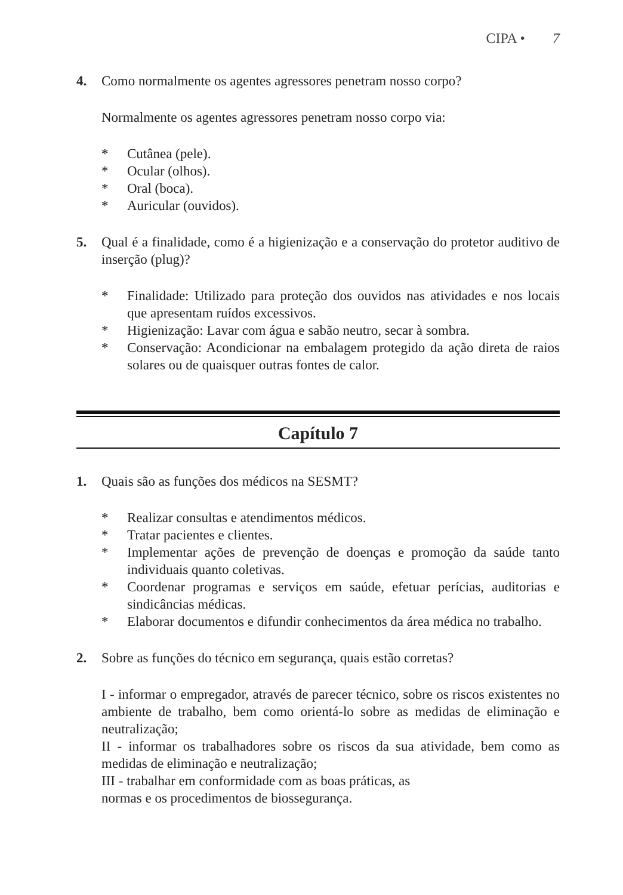CIPA • 7
4. Como normalmente os agentes agressores penetram nosso corpo?
Normalmente os agentes agressores penetram nosso corpo via:
* Cutânea (pele).
* Ocular (olhos).
* Oral (boca).
* Auricular (ouvidos).
5. Qual é a finalidade, como é a higienização e a conservação do protetor auditivo de inserção (plug)?
* Finalidade: Utilizado para proteção dos ouvidos nas atividades e nos locais que apresentam ruídos excessivos.
* Higienização: Lavar com água e sabão neutro, secar à sombra.
* Conservação: Acondicionar na embalagem protegido da ação direta de raios solares ou de quaisquer outras fontes de calor.
Capítulo 7
1. Quais são as funções dos médicos na SESMT?
* Realizar consultas e atendimentos médicos.
* Tratar pacientes e clientes.
* Implementar ações de prevenção de doenças e promoção da saúde tanto individuais quanto coletivas.
* Coordenar programas e serviços em saúde, efetuar perícias, auditorias e sindicâncias médicas.
* Elaborar documentos e difundir conhecimentos da área médica no trabalho.
2. Sobre as funções do técnico em segurança, quais estão corretas?
I - informar o empregador, através de parecer técnico, sobre os riscos existentes no ambiente de trabalho, bem como orientá-lo sobre as medidas de eliminação e neutralização;
II - informar os trabalhadores sobre os riscos da sua atividade, bem como as medidas de eliminação e neutralização;
III - trabalhar em conformidade com as boas práticas, as
normas e os procedimentos de biossegurança.